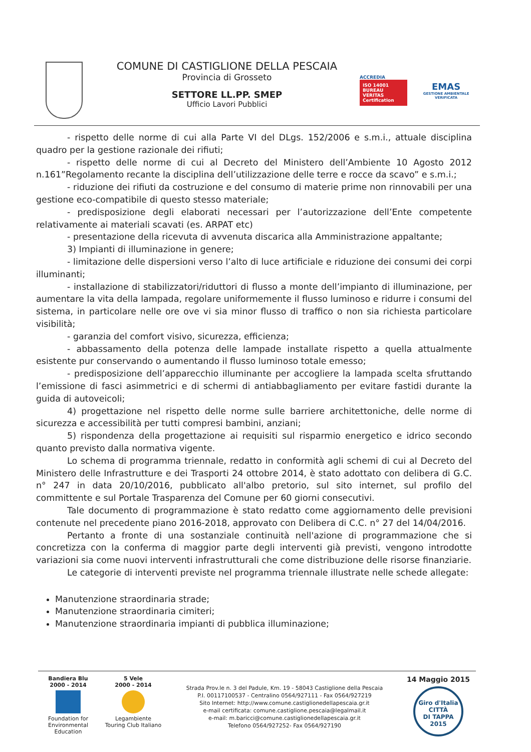COMUNE DI CASTIGLIONE DELLA PESCAIA
Provincia di Grosseto
SETTORE LL.PP. SMEP
Ufficio Lavori Pubblici
ACCREDIA
ISO 14001
BUREAU VERITAS
Certification
EMAS
GESTIONE AMBIENTALE VERIFICATA
- rispetto delle norme di cui alla Parte VI del DLgs. 152/2006 e s.m.i., attuale disciplina quadro per la gestione razionale dei rifiuti;
- rispetto delle norme di cui al Decreto del Ministero dell’Ambiente 10 Agosto 2012 n.161”Regolamento recante la disciplina dell’utilizzazione delle terre e rocce da scavo” e s.m.i.;
- riduzione dei rifiuti da costruzione e del consumo di materie prime non rinnovabili per una gestione eco-compatibile di questo stesso materiale;
- predisposizione degli elaborati necessari per l’autorizzazione dell’Ente competente relativamente ai materiali scavati (es. ARPAT etc)
- presentazione della ricevuta di avvenuta discarica alla Amministrazione appaltante;
3) Impianti di illuminazione in genere;
- limitazione delle dispersioni verso l’alto di luce artificiale e riduzione dei consumi dei corpi illuminanti;
- installazione di stabilizzatori/riduttori di flusso a monte dell’impianto di illuminazione, per aumentare la vita della lampada, regolare uniformemente il flusso luminoso e ridurre i consumi del sistema, in particolare nelle ore ove vi sia minor flusso di traffico o non sia richiesta particolare visibilità;
- garanzia del comfort visivo, sicurezza, efficienza;
- abbassamento della potenza delle lampade installate rispetto a quella attualmente esistente pur conservando o aumentando il flusso luminoso totale emesso;
- predisposizione dell’apparecchio illuminante per accogliere la lampada scelta sfruttando l’emissione di fasci asimmetrici e di schermi di antiabbagliamento per evitare fastidi durante la guida di autoveicoli;
4) progettazione nel rispetto delle norme sulle barriere architettoniche, delle norme di sicurezza e accessibilità per tutti compresi bambini, anziani;
5) rispondenza della progettazione ai requisiti sul risparmio energetico e idrico secondo quanto previsto dalla normativa vigente.
Lo schema di programma triennale, redatto in conformità agli schemi di cui al Decreto del Ministero delle Infrastrutture e dei Trasporti 24 ottobre 2014, è stato adottato con delibera di G.C. n° 247 in data 20/10/2016, pubblicato all'albo pretorio, sul sito internet, sul profilo del committente e sul Portale Trasparenza del Comune per 60 giorni consecutivi.
Tale documento di programmazione è stato redatto come aggiornamento delle previsioni contenute nel precedente piano 2016-2018, approvato con Delibera di C.C. n° 27 del 14/04/2016.
Pertanto a fronte di una sostanziale continuità nell'azione di programmazione che si concretizza con la conferma di maggior parte degli interventi già previsti, vengono introdotte variazioni sia come nuovi interventi infrastrutturali che come distribuzione delle risorse finanziarie.
Le categorie di interventi previste nel programma triennale illustrate nelle schede allegate:
Manutenzione straordinaria strade;
Manutenzione straordinaria cimiteri;
Manutenzione straordinaria impianti di pubblica illuminazione;
Bandiera Blu
2000 - 2014
Foundation for Environmental Education
5 Vele
2000 - 2014
Legambiente
Touring Club Italiano
Strada Prov.le n. 3 del Padule, Km. 19 - 58043 Castiglione della Pescaia
P.I. 00117100537 - Centralino 0564/927111 - Fax 0564/927219
Sito Internet: http://www.comune.castiglionedellapescaia.gr.it
e-mail certificata: comune.castiglione.pescaia@legalmail.it
e-mail: m.baricci@comune.castiglionedellapescaia.gr.it
Telefono 0564/927252- Fax 0564/927190
14 Maggio 2015
Giro d'Italia
CITTÀ
DI TAPPA
2015